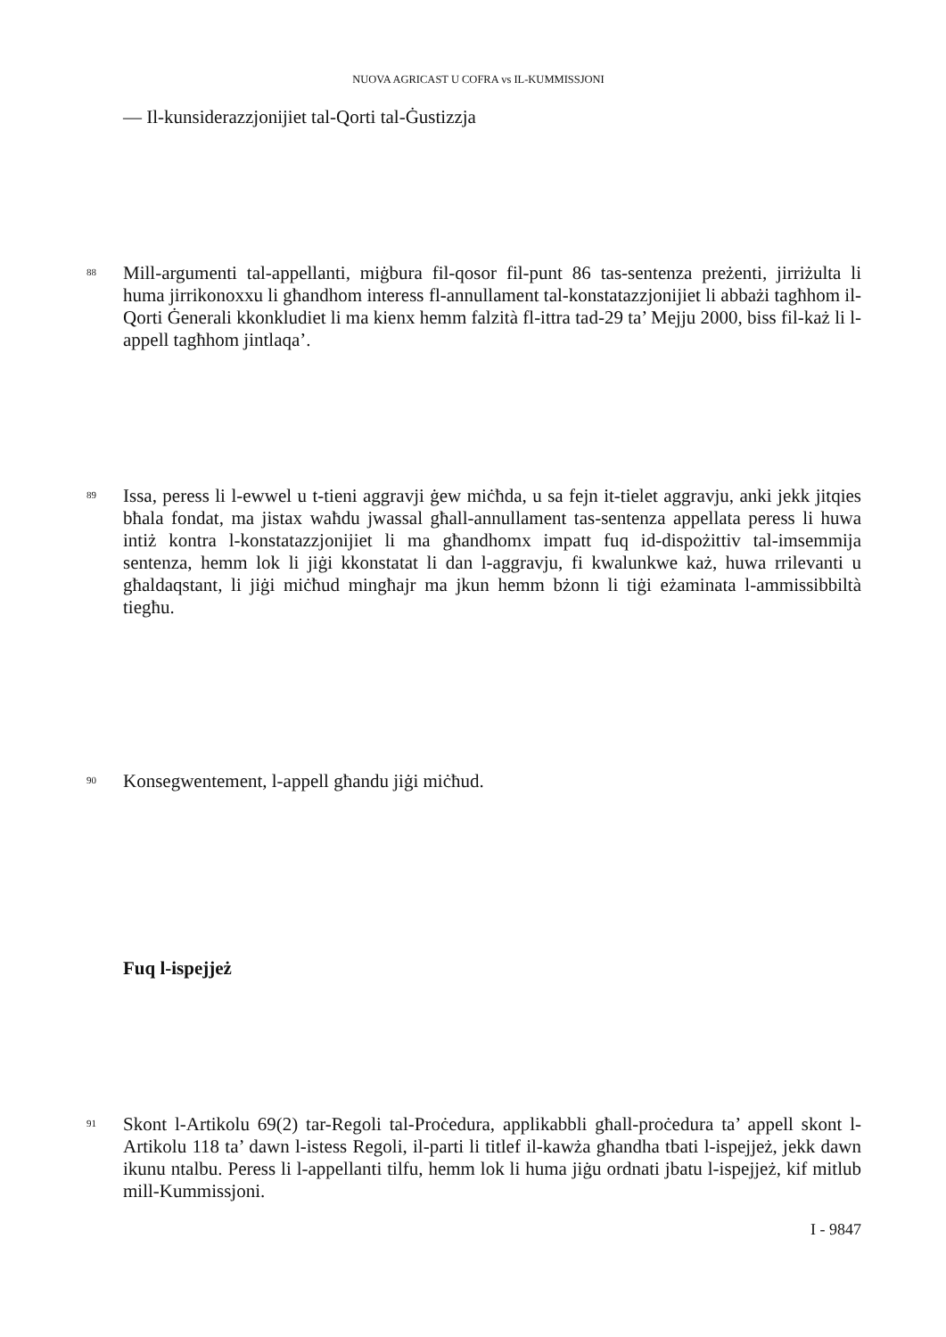NUOVA AGRICAST U COFRA vs IL-KUMMISSJONI
— Il-kunsiderazzjonijiet tal-Qorti tal-Ġustizzja
88
Mill-argumenti tal-appellanti, miġbura fil-qosor fil-punt 86 tas-sentenza preżenti, jirriżulta li huma jirrikonoxxu li għandhom interess fl-annullament tal-konstatazzjonijiet li abbażi tagħhom il-Qorti Ġenerali kkonkludiet li ma kienx hemm falzità fl-ittra tad-29 ta’ Mejju 2000, biss fil-każ li l-appell tagħhom jintlaqa’.
89
Issa, peress li l-ewwel u t-tieni aggravji ġew miċħda, u sa fejn it-tielet aggravju, anki jekk jitqies bħala fondat, ma jistax waħdu jwassal għall-annullament tas-sentenza appellata peress li huwa intiż kontra l-konstatazzjonijiet li ma għandhomx impatt fuq id-dispożittiv tal-imsemmija sentenza, hemm lok li jiġi kkonstatat li dan l-aggravju, fi kwalunkwe każ, huwa rrilevanti u għaldaqstant, li jiġi miċħud mingħajr ma jkun hemm bżonn li tiġi eżaminata l-ammissibbiltà tiegħu.
90
Konsegwentement, l-appell għandu jiġi miċħud.
Fuq l-ispejjeż
91
Skont l-Artikolu 69(2) tar-Regoli tal-Proċedura, applikabbli għall-proċedura ta’ appell skont l-Artikolu 118 ta’ dawn l-istess Regoli, il-parti li titlef il-kawża għandha tbati l-ispejjeż, jekk dawn ikunu ntalbu. Peress li l-appellanti tilfu, hemm lok li huma jiġu ordnati jbatu l-ispejjeż, kif mitlub mill-Kummissjoni.
I - 9847